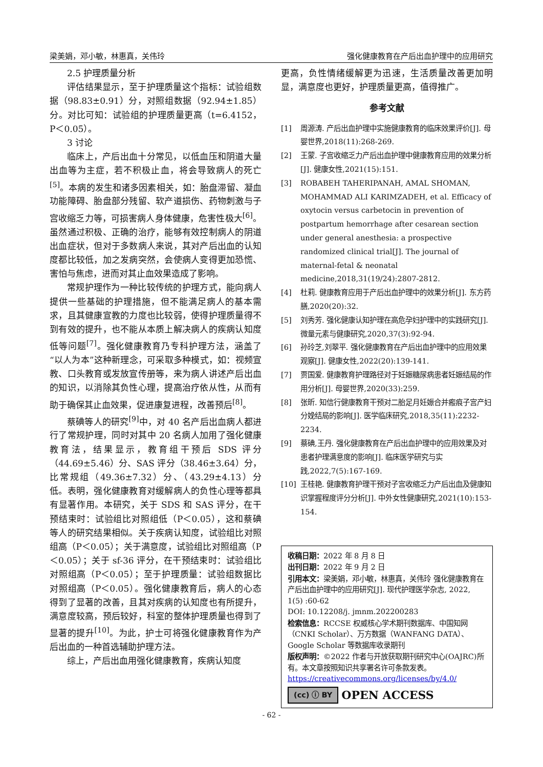梁美娟，邓小敏，林惠真，关伟玲 强化健康教育在产后出血护理中的应用研究
2.5 护理质量分析
评估结果显示，至于护理质量这个指标：试验组数据（98.83±0.91）分，对照组数据（92.94±1.85）分。对比可知：试验组的护理质量更高（t=6.4152，P＜0.05）。
3 讨论
临床上，产后出血十分常见，以低血压和阴道大量出血等为主症，若不积极止血，将会导致病人的死亡<sup>[5]</sup>。本病的发生和诸多因素相关，如：胎盘滞留、凝血功能障碍、胎盘部分残留、软产道损伤、药物刺激与子宫收缩乏力等，可损害病人身体健康，危害性极大<sup>[6]</sup>。虽然通过积极、正确的治疗，能够有效控制病人的阴道出血症状，但对于多数病人来说，其对产后出血的认知度都比较低，加之发病突然，会使病人变得更加恐慌、害怕与焦虑，进而对其止血效果造成了影响。
常规护理作为一种比较传统的护理方式，能向病人提供一些基础的护理措施，但不能满足病人的基本需求，且其健康宣教的力度也比较弱，使得护理质量得不到有效的提升，也不能从本质上解决病人的疾病认知度低等问题<sup>[7]</sup>。强化健康教育乃专科护理方法，涵盖了“以人为本”这种新理念，可采取多种模式，如：视频宣教、口头教育或发放宣传册等，来为病人讲述产后出血的知识，以消除其负性心理，提高治疗依从性，从而有助于确保其止血效果，促进康复进程，改善预后<sup>[8]</sup>。
蔡碘等人的研究<sup>[9]</sup>中，对 40 名产后出血病人都进行了常规护理，同时对其中 20 名病人加用了强化健康教育法，结果显示，教育组干预后 SDS 评分（44.69±5.46）分、SAS 评分（38.46±3.64）分，比常规组（49.36±7.32）分、（43.29±4.13）分低。表明，强化健康教育对缓解病人的负性心理等都具有显著作用。本研究，关于 SDS 和 SAS 评分，在干预结束时：试验组比对照组低（P＜0.05），这和蔡碘等人的研究结果相似。关于疾病认知度，试验组比对照组高（P＜0.05）；关于满意度，试验组比对照组高（P＜0.05）；关于 sf-36 评分，在干预结束时：试验组比对照组高（P＜0.05）；至于护理质量：试验组数据比对照组高（P＜0.05）。强化健康教育后，病人的心态得到了显著的改善，且其对疾病的认知度也有所提升，满意度较高，预后较好，科室的整体护理质量也得到了显著的提升<sup>[10]</sup>。为此，护士可将强化健康教育作为产后出血的一种首选辅助护理方法。
综上，产后出血用强化健康教育，疾病认知度
更高，负性情绪缓解更为迅速，生活质量改善更加明显，满意度也更好，护理质量更高，值得推广。
参考文献
[1] 周源涛. 产后出血护理中实施健康教育的临床效果评价[J]. 母婴世界,2018(11):268-269.
[2] 王蒙. 子宫收缩乏力产后出血护理中健康教育应用的效果分析[J]. 健康女性,2021(15):151.
[3] ROBABEH TAHERIPANAH, AMAL SHOMAN, MOHAMMAD ALI KARIMZADEH, et al. Efficacy of oxytocin versus carbetocin in prevention of postpartum hemorrhage after cesarean section under general anesthesia: a prospective randomized clinical trial[J]. The journal of maternal-fetal & neonatal medicine,2018,31(19/24):2807-2812.
[4] 杜莉. 健康教育应用于产后出血护理中的效果分析[J]. 东方药膳,2020(20):32.
[5] 刘秀芳. 强化健康认知护理在高危孕妇护理中的实践研究[J]. 微量元素与健康研究,2020,37(3):92-94.
[6] 孙玲芝,刘翠平. 强化健康教育在产后出血护理中的应用效果观察[J]. 健康女性,2022(20):139-141.
[7] 贾国爱. 健康教育护理路径对于妊娠糖尿病患者妊娠结局的作用分析[J]. 母婴世界,2020(33):259.
[8] 张昕. 知信行健康教育干预对二胎足月妊娠合并瘢痕子宫产妇分娩结局的影响[J]. 医学临床研究,2018,35(11):2232-2234.
[9] 蔡碘,王丹. 强化健康教育在产后出血护理中的应用效果及对患者护理满意度的影响[J]. 临床医学研究与实践,2022,7(5):167-169.
[10] 王桂艳. 健康教育护理干预对子宫收缩乏力产后出血及健康知识掌握程度评分分析[J]. 中外女性健康研究,2021(10):153-154.
收稿日期：2022 年 8 月 8 日
出刊日期：2022 年 9 月 2 日
引用本文：梁美娟，邓小敏，林惠真，关伟玲 强化健康教育在产后出血护理中的应用研究[J]. 现代护理医学杂志, 2022, 1(5) :60-62
DOI: 10.12208/j. jmnm.202200283
检索信息：RCCSE 权威核心学术期刊数据库、中国知网（CNKI Scholar）、万方数据（WANFANG DATA）、Google Scholar 等数据库收录期刊
版权声明：©2022 作者与开放获取期刊研究中心(OAJRC)所有。本文章按照知识共享署名许可条款发表。
https://creativecommons.org/licenses/by/4.0/
(cc) ⓘ BY OPEN ACCESS
- 62 -